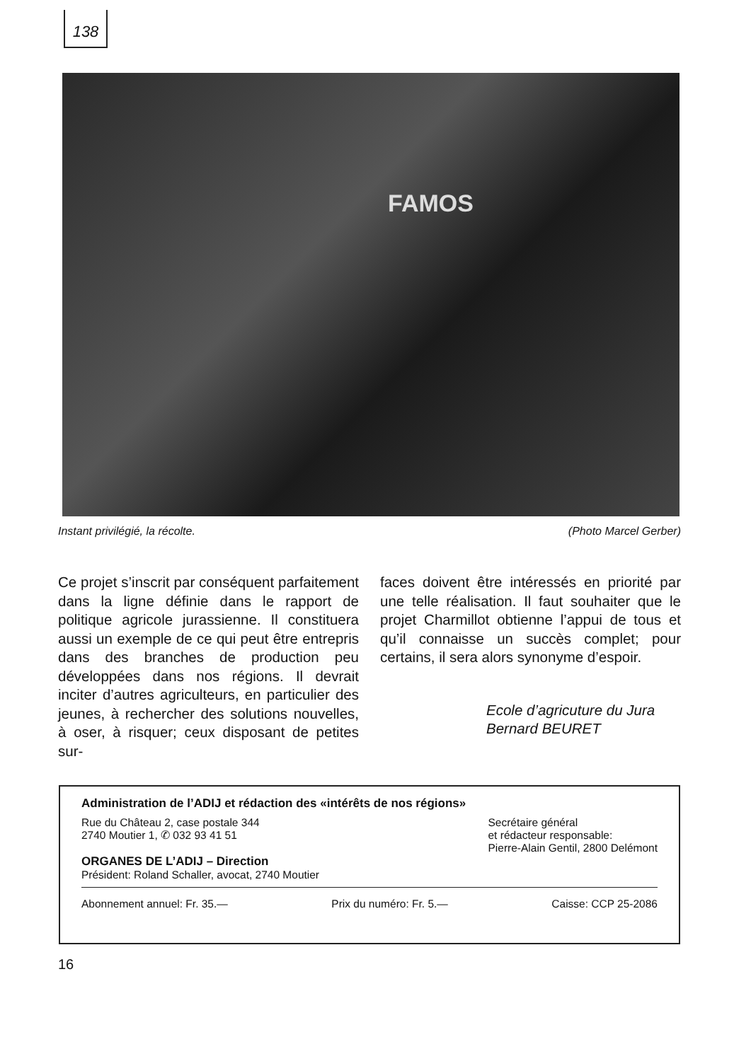138
FAMOS
Instant privilégié, la récolte. (Photo Marcel Gerber)
Ce projet s’inscrit par conséquent parfaitement dans la ligne définie dans le rapport de politique agricole jurassienne. Il constituera aussi un exemple de ce qui peut être entrepris dans des branches de production peu développées dans nos régions. Il devrait inciter d’autres agriculteurs, en particulier des jeunes, à rechercher des solutions nouvelles, à oser, à risquer; ceux disposant de petites sur-
faces doivent être intéressés en priorité par une telle réalisation. Il faut souhaiter que le projet Charmillot obtienne l’appui de tous et qu’il connaisse un succès complet; pour certains, il sera alors synonyme d’espoir.
Ecole d’agricuture du Jura
Bernard BEURET
Administration de l’ADIJ et rédaction des «intérêts de nos régions»
Rue du Château 2, case postale 344
2740 Moutier 1, ✆ 032 93 41 51
ORGANES DE L’ADIJ – Direction
Président: Roland Schaller, avocat, 2740 Moutier
Secrétaire général
et rédacteur responsable:
Pierre-Alain Gentil, 2800 Delémont
Abonnement annuel: Fr. 35.— Prix du numéro: Fr. 5.— Caisse: CCP 25-2086
16